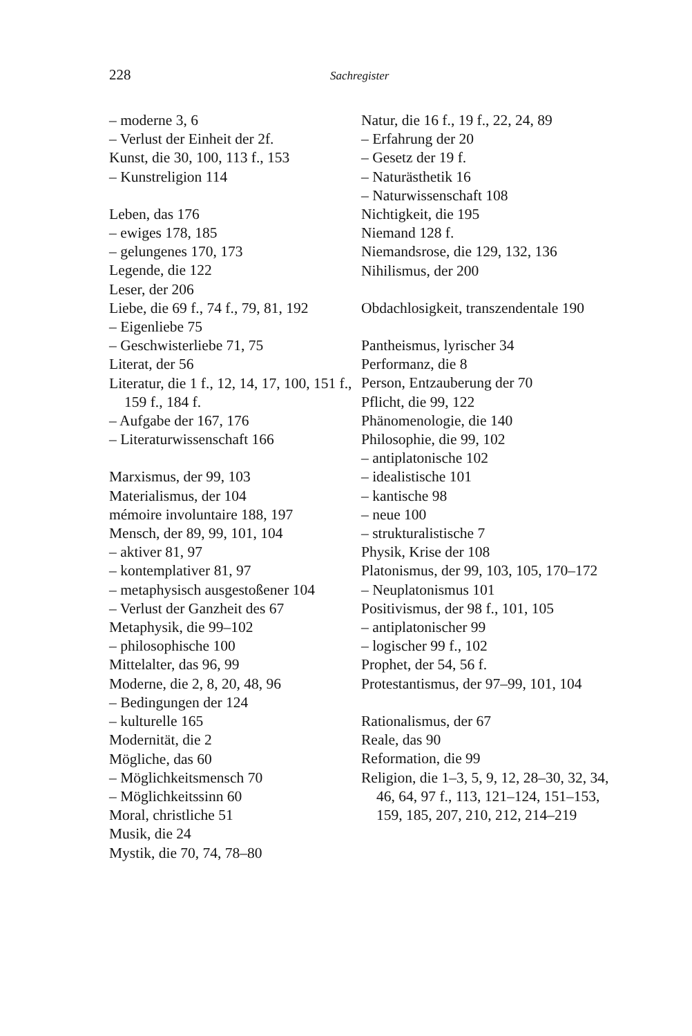228 Sachregister
– moderne 3, 6
– Verlust der Einheit der 2f.
Kunst, die 30, 100, 113 f., 153
– Kunstreligion 114
Leben, das 176
– ewiges 178, 185
– gelungenes 170, 173
Legende, die 122
Leser, der 206
Liebe, die 69 f., 74 f., 79, 81, 192
– Eigenliebe 75
– Geschwisterliebe 71, 75
Literat, der 56
Literatur, die 1 f., 12, 14, 17, 100, 151 f., 159 f., 184 f.
– Aufgabe der 167, 176
– Literaturwissenschaft 166
Marxismus, der 99, 103
Materialismus, der 104
mémoire involuntaire 188, 197
Mensch, der 89, 99, 101, 104
– aktiver 81, 97
– kontemplativer 81, 97
– metaphysisch ausgestoßener 104
– Verlust der Ganzheit des 67
Metaphysik, die 99–102
– philosophische 100
Mittelalter, das 96, 99
Moderne, die 2, 8, 20, 48, 96
– Bedingungen der 124
– kulturelle 165
Modernität, die 2
Mögliche, das 60
– Möglichkeitsmensch 70
– Möglichkeitssinn 60
Moral, christliche 51
Musik, die 24
Mystik, die 70, 74, 78–80
Natur, die 16 f., 19 f., 22, 24, 89
– Erfahrung der 20
– Gesetz der 19 f.
– Naturästhetik 16
– Naturwissenschaft 108
Nichtigkeit, die 195
Niemand 128 f.
Niemandsrose, die 129, 132, 136
Nihilismus, der 200
Obdachlosigkeit, transzendentale 190
Pantheismus, lyrischer 34
Performanz, die 8
Person, Entzauberung der 70
Pflicht, die 99, 122
Phänomenologie, die 140
Philosophie, die 99, 102
– antiplatonische 102
– idealistische 101
– kantische 98
– neue 100
– strukturalistische 7
Physik, Krise der 108
Platonismus, der 99, 103, 105, 170–172
– Neuplatonismus 101
Positivismus, der 98 f., 101, 105
– antiplatonischer 99
– logischer 99 f., 102
Prophet, der 54, 56 f.
Protestantismus, der 97–99, 101, 104
Rationalismus, der 67
Reale, das 90
Reformation, die 99
Religion, die 1–3, 5, 9, 12, 28–30, 32, 34, 46, 64, 97 f., 113, 121–124, 151–153, 159, 185, 207, 210, 212, 214–219